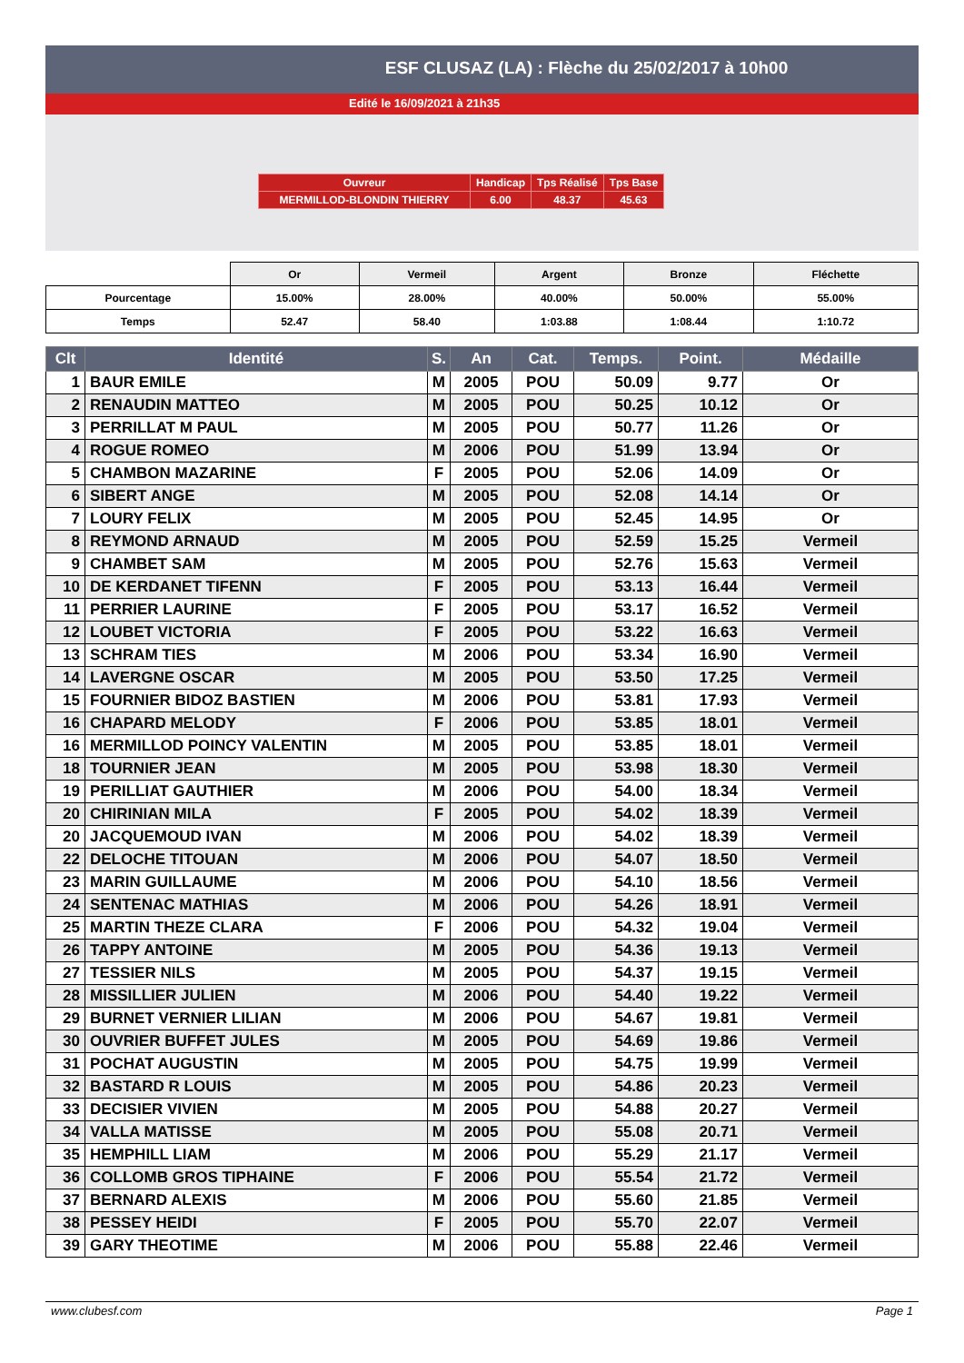ESF CLUSAZ (LA) : Flèche du 25/02/2017 à 10h00
Edité le 16/09/2021 à 21h35
| Ouvreur | Handicap | Tps Réalisé | Tps Base |
| MERMILLOD-BLONDIN THIERRY | 6.00 | 48.37 | 45.63 |
| | Or | Vermeil | Argent | Bronze | Fléchette |
| Pourcentage | 15.00% | 28.00% | 40.00% | 50.00% | 55.00% |
| Temps | 52.47 | 58.40 | 1:03.88 | 1:08.44 | 1:10.72 |
| Clt | Identité | S. | An | Cat. | Temps. | Point. | Médaille |
| --- | --- | --- | --- | --- | --- | --- | --- |
| 1 | BAUR EMILE | M | 2005 | POU | 50.09 | 9.77 | Or |
| 2 | RENAUDIN MATTEO | M | 2005 | POU | 50.25 | 10.12 | Or |
| 3 | PERRILLAT M PAUL | M | 2005 | POU | 50.77 | 11.26 | Or |
| 4 | ROGUE ROMEO | M | 2006 | POU | 51.99 | 13.94 | Or |
| 5 | CHAMBON MAZARINE | F | 2005 | POU | 52.06 | 14.09 | Or |
| 6 | SIBERT ANGE | M | 2005 | POU | 52.08 | 14.14 | Or |
| 7 | LOURY FELIX | M | 2005 | POU | 52.45 | 14.95 | Or |
| 8 | REYMOND ARNAUD | M | 2005 | POU | 52.59 | 15.25 | Vermeil |
| 9 | CHAMBET SAM | M | 2005 | POU | 52.76 | 15.63 | Vermeil |
| 10 | DE KERDANET TIFENN | F | 2005 | POU | 53.13 | 16.44 | Vermeil |
| 11 | PERRIER LAURINE | F | 2005 | POU | 53.17 | 16.52 | Vermeil |
| 12 | LOUBET VICTORIA | F | 2005 | POU | 53.22 | 16.63 | Vermeil |
| 13 | SCHRAM TIES | M | 2006 | POU | 53.34 | 16.90 | Vermeil |
| 14 | LAVERGNE OSCAR | M | 2005 | POU | 53.50 | 17.25 | Vermeil |
| 15 | FOURNIER BIDOZ BASTIEN | M | 2006 | POU | 53.81 | 17.93 | Vermeil |
| 16 | CHAPARD MELODY | F | 2006 | POU | 53.85 | 18.01 | Vermeil |
| 16 | MERMILLOD POINCY VALENTIN | M | 2005 | POU | 53.85 | 18.01 | Vermeil |
| 18 | TOURNIER JEAN | M | 2005 | POU | 53.98 | 18.30 | Vermeil |
| 19 | PERILLIAT GAUTHIER | M | 2006 | POU | 54.00 | 18.34 | Vermeil |
| 20 | CHIRINIAN MILA | F | 2005 | POU | 54.02 | 18.39 | Vermeil |
| 20 | JACQUEMOUD IVAN | M | 2006 | POU | 54.02 | 18.39 | Vermeil |
| 22 | DELOCHE TITOUAN | M | 2006 | POU | 54.07 | 18.50 | Vermeil |
| 23 | MARIN GUILLAUME | M | 2006 | POU | 54.10 | 18.56 | Vermeil |
| 24 | SENTENAC MATHIAS | M | 2006 | POU | 54.26 | 18.91 | Vermeil |
| 25 | MARTIN THEZE CLARA | F | 2006 | POU | 54.32 | 19.04 | Vermeil |
| 26 | TAPPY ANTOINE | M | 2005 | POU | 54.36 | 19.13 | Vermeil |
| 27 | TESSIER NILS | M | 2005 | POU | 54.37 | 19.15 | Vermeil |
| 28 | MISSILLIER JULIEN | M | 2006 | POU | 54.40 | 19.22 | Vermeil |
| 29 | BURNET VERNIER LILIAN | M | 2006 | POU | 54.67 | 19.81 | Vermeil |
| 30 | OUVRIER BUFFET JULES | M | 2005 | POU | 54.69 | 19.86 | Vermeil |
| 31 | POCHAT AUGUSTIN | M | 2005 | POU | 54.75 | 19.99 | Vermeil |
| 32 | BASTARD R LOUIS | M | 2005 | POU | 54.86 | 20.23 | Vermeil |
| 33 | DECISIER VIVIEN | M | 2005 | POU | 54.88 | 20.27 | Vermeil |
| 34 | VALLA MATISSE | M | 2005 | POU | 55.08 | 20.71 | Vermeil |
| 35 | HEMPHILL LIAM | M | 2006 | POU | 55.29 | 21.17 | Vermeil |
| 36 | COLLOMB GROS TIPHAINE | F | 2006 | POU | 55.54 | 21.72 | Vermeil |
| 37 | BERNARD ALEXIS | M | 2006 | POU | 55.60 | 21.85 | Vermeil |
| 38 | PESSEY HEIDI | F | 2005 | POU | 55.70 | 22.07 | Vermeil |
| 39 | GARY THEOTIME | M | 2006 | POU | 55.88 | 22.46 | Vermeil |
www.clubesf.com Page 1